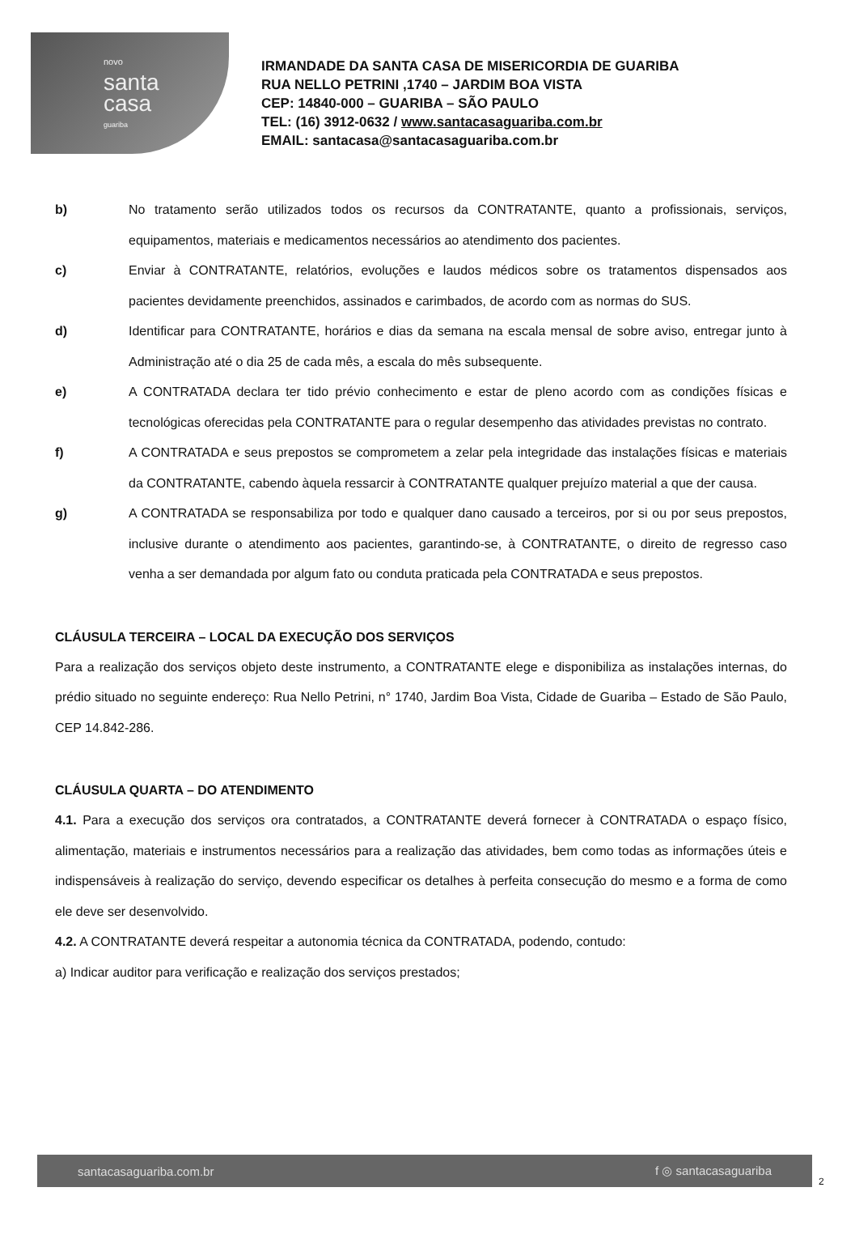novo
santa
casa
guariba
IRMANDADE DA SANTA CASA DE MISERICORDIA DE GUARIBA
RUA NELLO PETRINI ,1740 – JARDIM BOA VISTA
CEP: 14840-000 – GUARIBA – SÃO PAULO
TEL: (16) 3912-0632 / www.santacasaguariba.com.br
EMAIL: santacasa@santacasaguariba.com.br
b) No tratamento serão utilizados todos os recursos da CONTRATANTE, quanto a profissionais, serviços, equipamentos, materiais e medicamentos necessários ao atendimento dos pacientes.
c) Enviar à CONTRATANTE, relatórios, evoluções e laudos médicos sobre os tratamentos dispensados aos pacientes devidamente preenchidos, assinados e carimbados, de acordo com as normas do SUS.
d) Identificar para CONTRATANTE, horários e dias da semana na escala mensal de sobre aviso, entregar junto à Administração até o dia 25 de cada mês, a escala do mês subsequente.
e) A CONTRATADA declara ter tido prévio conhecimento e estar de pleno acordo com as condições físicas e tecnológicas oferecidas pela CONTRATANTE para o regular desempenho das atividades previstas no contrato.
f) A CONTRATADA e seus prepostos se comprometem a zelar pela integridade das instalações físicas e materiais da CONTRATANTE, cabendo àquela ressarcir à CONTRATANTE qualquer prejuízo material a que der causa.
g) A CONTRATADA se responsabiliza por todo e qualquer dano causado a terceiros, por si ou por seus prepostos, inclusive durante o atendimento aos pacientes, garantindo-se, à CONTRATANTE, o direito de regresso caso venha a ser demandada por algum fato ou conduta praticada pela CONTRATADA e seus prepostos.
CLÁUSULA TERCEIRA – LOCAL DA EXECUÇÃO DOS SERVIÇOS
Para a realização dos serviços objeto deste instrumento, a CONTRATANTE elege e disponibiliza as instalações internas, do prédio situado no seguinte endereço: Rua Nello Petrini, n° 1740, Jardim Boa Vista, Cidade de Guariba – Estado de São Paulo, CEP 14.842-286.
CLÁUSULA QUARTA – DO ATENDIMENTO
4.1. Para a execução dos serviços ora contratados, a CONTRATANTE deverá fornecer à CONTRATADA o espaço físico, alimentação, materiais e instrumentos necessários para a realização das atividades, bem como todas as informações úteis e indispensáveis à realização do serviço, devendo especificar os detalhes à perfeita consecução do mesmo e a forma de como ele deve ser desenvolvido.
4.2. A CONTRATANTE deverá respeitar a autonomia técnica da CONTRATADA, podendo, contudo:
a) Indicar auditor para verificação e realização dos serviços prestados;
santacasaguariba.com.br f ◎ santacasaguariba
2